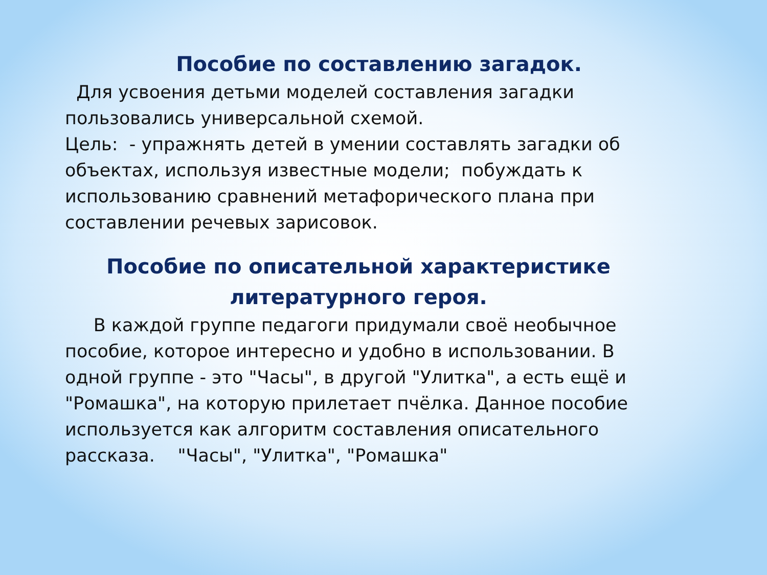Пособие по составлению загадок.
Для усвоения детьми моделей составления загадки пользовались универсальной схемой.
Цель: - упражнять детей в умении составлять загадки об объектах, используя известные модели; побуждать к использованию сравнений метафорического плана при составлении речевых зарисовок.
Пособие по описательной характеристике литературного героя.
В каждой группе педагоги придумали своё необычное пособие, которое интересно и удобно в использовании. В одной группе - это "Часы", в другой "Улитка", а есть ещё и "Ромашка", на которую прилетает пчёлка. Данное пособие используется как алгоритм составления описательного рассказа. "Часы", "Улитка", "Ромашка"